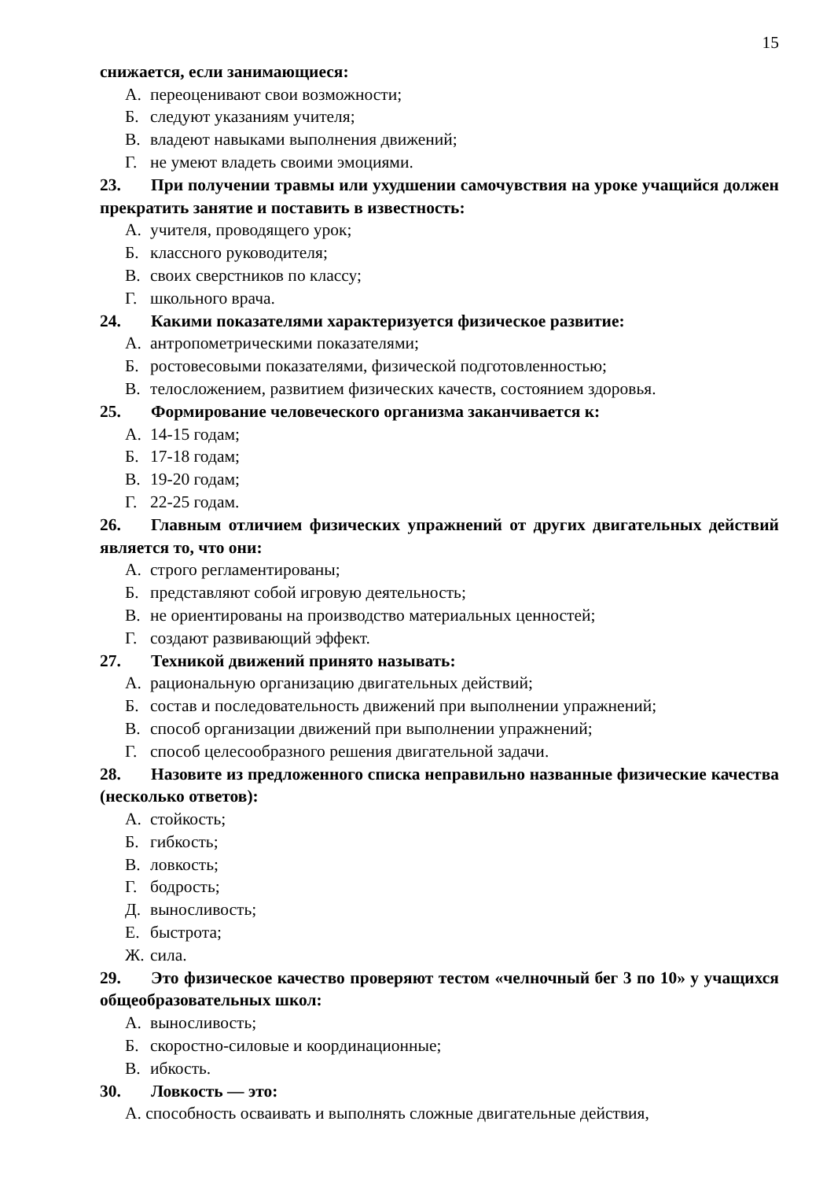15
снижается, если занимающиеся:
А. переоценивают свои возможности;
Б. следуют указаниям учителя;
В. владеют навыками выполнения движений;
Г. не умеют владеть своими эмоциями.
23. При получении травмы или ухудшении самочувствия на уроке учащийся должен прекратить занятие и поставить в известность:
А. учителя, проводящего урок;
Б. классного руководителя;
В. своих сверстников по классу;
Г. школьного врача.
24. Какими показателями характеризуется физическое развитие:
А. антропометрическими показателями;
Б. ростовесовыми показателями, физической подготовленностью;
В. телосложением, развитием физических качеств, состоянием здоровья.
25. Формирование человеческого организма заканчивается к:
А. 14-15 годам;
Б. 17-18 годам;
В. 19-20 годам;
Г. 22-25 годам.
26. Главным отличием физических упражнений от других двигательных действий является то, что они:
А. строго регламентированы;
Б. представляют собой игровую деятельность;
В. не ориентированы на производство материальных ценностей;
Г. создают развивающий эффект.
27. Техникой движений принято называть:
А. рациональную организацию двигательных действий;
Б. состав и последовательность движений при выполнении упражнений;
В. способ организации движений при выполнении упражнений;
Г. способ целесообразного решения двигательной задачи.
28. Назовите из предложенного списка неправильно названные физические качества (несколько ответов):
А. стойкость;
Б. гибкость;
В. ловкость;
Г. бодрость;
Д. выносливость;
Е. быстрота;
Ж. сила.
29. Это физическое качество проверяют тестом «челночный бег 3 по 10» у учащихся общеобразовательных школ:
А. выносливость;
Б. скоростно-силовые и координационные;
В. ибкость.
30. Ловкость — это:
А. способность осваивать и выполнять сложные двигательные действия,